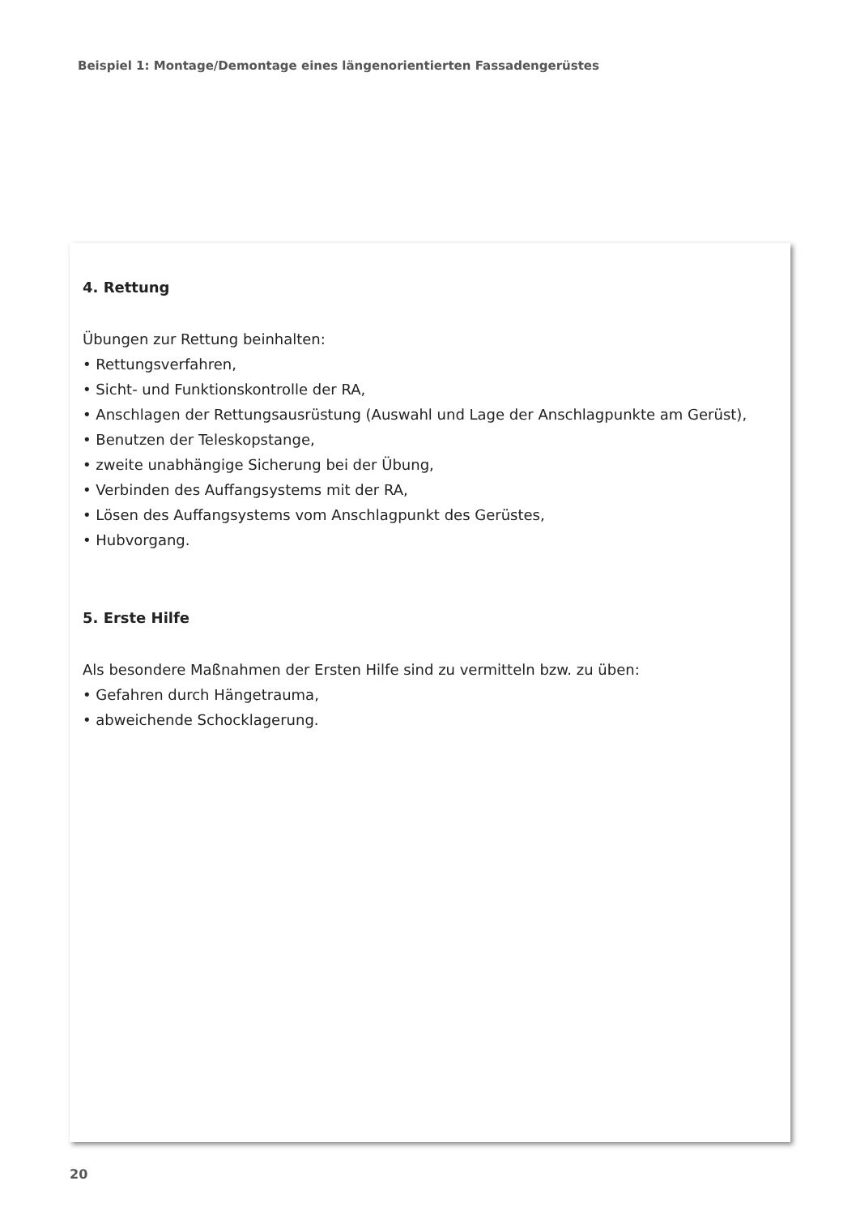Beispiel 1: Montage/Demontage eines längenorientierten Fassadengerüstes
4. Rettung
Übungen zur Rettung beinhalten:
• Rettungsverfahren,
• Sicht- und Funktionskontrolle der RA,
• Anschlagen der Rettungsausrüstung (Auswahl und Lage der Anschlagpunkte am Gerüst),
• Benutzen der Teleskopstange,
• zweite unabhängige Sicherung bei der Übung,
• Verbinden des Auffangsystems mit der RA,
• Lösen des Auffangsystems vom Anschlagpunkt des Gerüstes,
• Hubvorgang.
5. Erste Hilfe
Als besondere Maßnahmen der Ersten Hilfe sind zu vermitteln bzw. zu üben:
• Gefahren durch Hängetrauma,
• abweichende Schocklagerung.
20